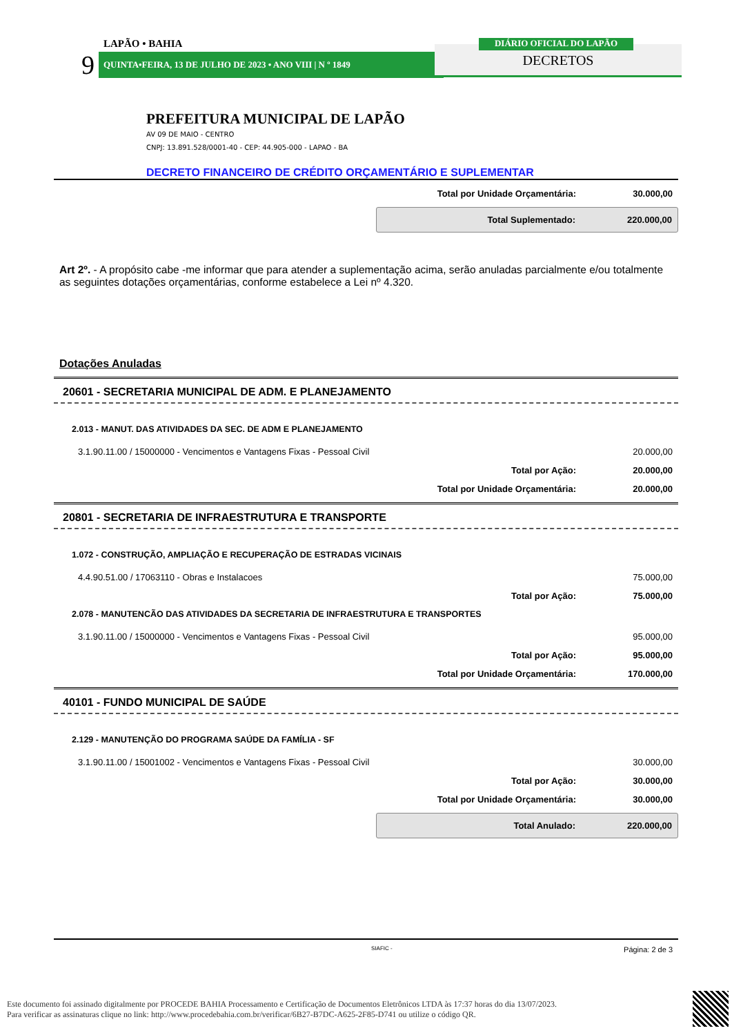LAPÃO • BAHIA
9 QUINTA•FEIRA, 13 DE JULHO DE 2023 • ANO VIII | N º 1849 DECRETOS
DIÁRIO OFICIAL DO LAPÃO
PREFEITURA MUNICIPAL DE LAPÃO
AV 09 DE MAIO - CENTRO
CNPJ: 13.891.528/0001-40 - CEP: 44.905-000 - LAPAO - BA
DECRETO FINANCEIRO DE CRÉDITO ORÇAMENTÁRIO E SUPLEMENTAR
Total por Unidade Orçamentária: 30.000,00
Total Suplementado: 220.000,00
Art 2º. - A propósito cabe -me informar que para atender a suplementação acima, serão anuladas parcialmente e/ou totalmente as seguintes dotações orçamentárias, conforme estabelece a Lei nº 4.320.
Dotações Anuladas
20601 - SECRETARIA MUNICIPAL DE ADM. E PLANEJAMENTO
2.013 - MANUT. DAS ATIVIDADES DA SEC. DE ADM E PLANEJAMENTO
3.1.90.11.00 / 15000000 - Vencimentos e Vantagens Fixas - Pessoal Civil 20.000,00
Total por Ação: 20.000,00
Total por Unidade Orçamentária: 20.000,00
20801 - SECRETARIA DE INFRAESTRUTURA E TRANSPORTE
1.072 - CONSTRUÇÃO, AMPLIAÇÃO E RECUPERAÇÃO DE ESTRADAS VICINAIS
4.4.90.51.00 / 17063110 - Obras e Instalacoes 75.000,00
Total por Ação: 75.000,00
2.078 - MANUTENCÃO DAS ATIVIDADES DA SECRETARIA DE INFRAESTRUTURA E TRANSPORTES
3.1.90.11.00 / 15000000 - Vencimentos e Vantagens Fixas - Pessoal Civil 95.000,00
Total por Ação: 95.000,00
Total por Unidade Orçamentária: 170.000,00
40101 - FUNDO MUNICIPAL DE SAÚDE
2.129 - MANUTENÇÃO DO PROGRAMA SAÚDE DA FAMÍLIA - SF
3.1.90.11.00 / 15001002 - Vencimentos e Vantagens Fixas - Pessoal Civil 30.000,00
Total por Ação: 30.000,00
Total por Unidade Orçamentária: 30.000,00
Total Anulado: 220.000,00
SIAFIC - Página: 2 de 3
Este documento foi assinado digitalmente por PROCEDE BAHIA Processamento e Certificação de Documentos Eletrônicos LTDA às 17:37 horas do dia 13/07/2023.
Para verificar as assinaturas clique no link: http://www.procedebahia.com.br/verificar/6B27-B7DC-A625-2F85-D741 ou utilize o código QR.